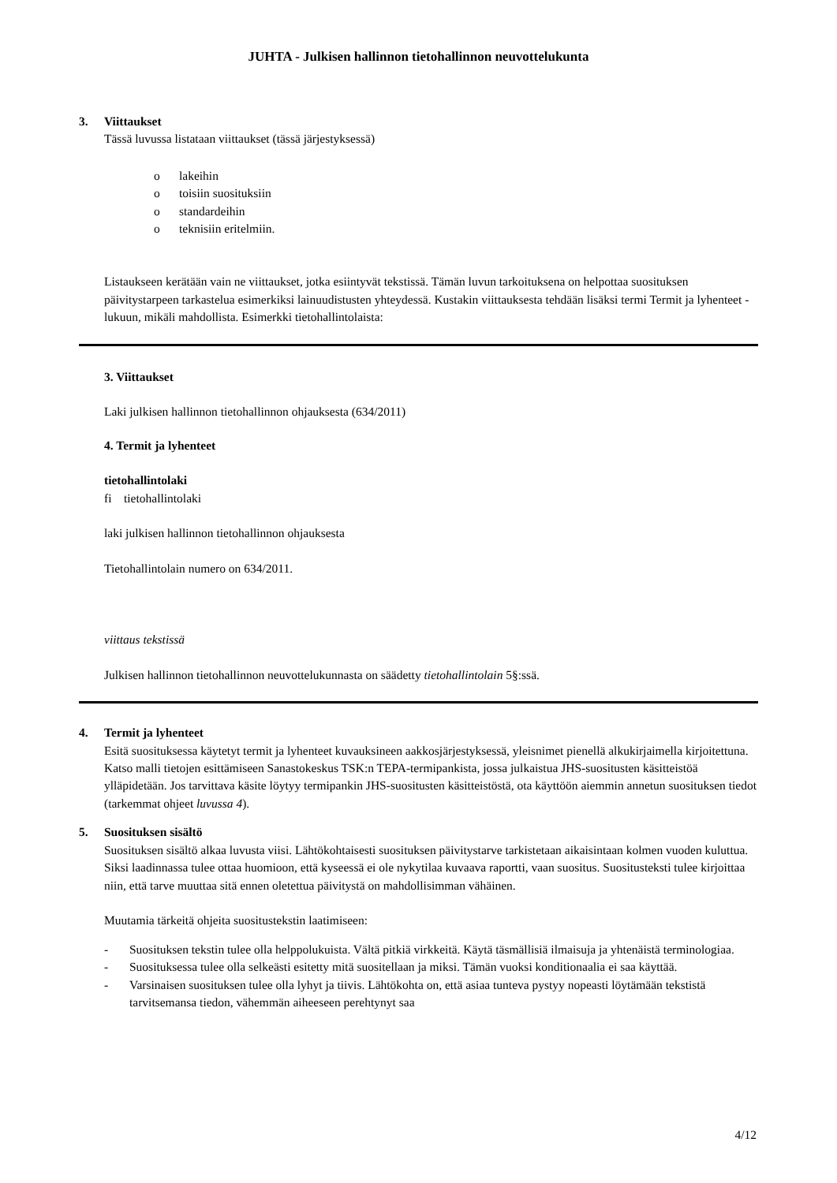JUHTA - Julkisen hallinnon tietohallinnon neuvottelukunta
3. Viittaukset
Tässä luvussa listataan viittaukset (tässä järjestyksessä)
o lakeihin
o toisiin suosituksiin
o standardeihin
o teknisiin eritelmiin.
Listaukseen kerätään vain ne viittaukset, jotka esiintyvät tekstissä. Tämän luvun tarkoituksena on helpottaa suosituksen päivitystarpeen tarkastelua esimerkiksi lainuudistusten yhteydessä. Kustakin viittauksesta tehdään lisäksi termi Termit ja lyhenteet -lukuun, mikäli mahdollista. Esimerkki tietohallintolaista:
3. Viittaukset
Laki julkisen hallinnon tietohallinnon ohjauksesta (634/2011)
4. Termit ja lyhenteet
tietohallintolaki
fi tietohallintolaki
laki julkisen hallinnon tietohallinnon ohjauksesta
Tietohallintolain numero on 634/2011.
viittaus tekstissä
Julkisen hallinnon tietohallinnon neuvottelukunnasta on säädetty tietohallintolain 5§:ssä.
4. Termit ja lyhenteet
Esitä suosituksessa käytetyt termit ja lyhenteet kuvauksineen aakkosjärjestyksessä, yleisnimet pienellä alkukirjaimella kirjoitettuna. Katso malli tietojen esittämiseen Sanastokeskus TSK:n TEPA-termipankista, jossa julkaistua JHS-suositusten käsitteistöä ylläpidetään. Jos tarvittava käsite löytyy termipankin JHS-suositusten käsitteistöstä, ota käyttöön aiemmin annetun suosituksen tiedot (tarkemmat ohjeet luvussa 4).
5. Suosituksen sisältö
Suosituksen sisältö alkaa luvusta viisi. Lähtökohtaisesti suosituksen päivitystarve tarkistetaan aikaisintaan kolmen vuoden kuluttua. Siksi laadinnassa tulee ottaa huomioon, että kyseessä ei ole nykytilaa kuvaava raportti, vaan suositus. Suositusteksti tulee kirjoittaa niin, että tarve muuttaa sitä ennen oletettua päivitystä on mahdollisimman vähäinen.
Muutamia tärkeitä ohjeita suositustekstin laatimiseen:
- Suosituksen tekstin tulee olla helppolukuista. Vältä pitkiä virkkeitä. Käytä täsmällisiä ilmaisuja ja yhtenäistä terminologiaa.
- Suosituksessa tulee olla selkeästi esitetty mitä suositellaan ja miksi. Tämän vuoksi konditionaalia ei saa käyttää.
- Varsinaisen suosituksen tulee olla lyhyt ja tiivis. Lähtökohta on, että asiaa tunteva pystyy nopeasti löytämään tekstistä tarvitsemansa tiedon, vähemmän aiheeseen perehtynyt saa
4/12